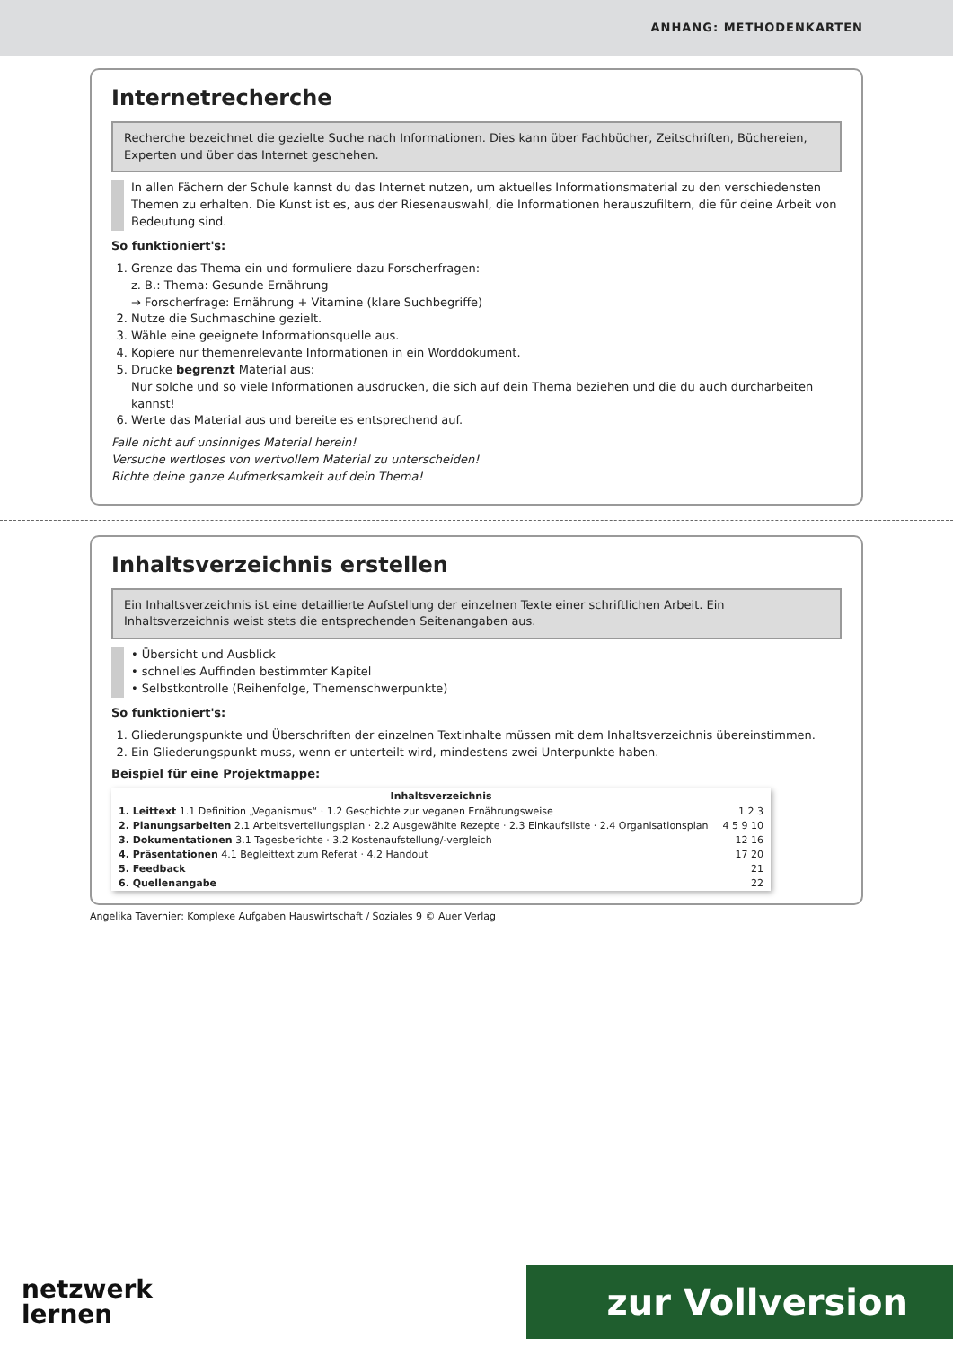ANHANG: METHODENKARTEN
Internetrecherche
Recherche bezeichnet die gezielte Suche nach Informationen. Dies kann über Fachbücher, Zeitschriften, Büchereien, Experten und über das Internet geschehen.
In allen Fächern der Schule kannst du das Internet nutzen, um aktuelles Informationsmaterial zu den verschiedensten Themen zu erhalten. Die Kunst ist es, aus der Riesenauswahl, die Informationen herauszufiltern, die für deine Arbeit von Bedeutung sind.
So funktioniert's:
1. Grenze das Thema ein und formuliere dazu Forscherfragen:
z. B.: Thema: Gesunde Ernährung
→ Forscherfrage: Ernährung + Vitamine (klare Suchbegriffe)
2. Nutze die Suchmaschine gezielt.
3. Wähle eine geeignete Informationsquelle aus.
4. Kopiere nur themenrelevante Informationen in ein Worddokument.
5. Drucke begrenzt Material aus:
Nur solche und so viele Informationen ausdrucken, die sich auf dein Thema beziehen und die du auch durcharbeiten kannst!
6. Werte das Material aus und bereite es entsprechend auf.
Falle nicht auf unsinniges Material herein!
Versuche wertloses von wertvollem Material zu unterscheiden!
Richte deine ganze Aufmerksamkeit auf dein Thema!
Inhaltsverzeichnis erstellen
Ein Inhaltsverzeichnis ist eine detaillierte Aufstellung der einzelnen Texte einer schriftlichen Arbeit. Ein Inhaltsverzeichnis weist stets die entsprechenden Seitenangaben aus.
• Übersicht und Ausblick
• schnelles Auffinden bestimmter Kapitel
• Selbstkontrolle (Reihenfolge, Themenschwerpunkte)
So funktioniert's:
1. Gliederungspunkte und Überschriften der einzelnen Textinhalte müssen mit dem Inhaltsverzeichnis übereinstimmen.
2. Ein Gliederungspunkt muss, wenn er unterteilt wird, mindestens zwei Unterpunkte haben.
Beispiel für eine Projektmappe:
| Inhaltsverzeichnis | |
| --- | --- |
| 1. Leittext 1.1 Definition „Veganismus“ · 1.2 Geschichte zur veganen Ernährungsweise | 1 2 3 |
| 2. Planungsarbeiten 2.1 Arbeitsverteilungsplan · 2.2 Ausgewählte Rezepte · 2.3 Einkaufsliste · 2.4 Organisationsplan | 4 5 9 10 |
| 3. Dokumentationen 3.1 Tagesberichte · 3.2 Kostenaufstellung/-vergleich | 12 16 |
| 4. Präsentationen 4.1 Begleittext zum Referat · 4.2 Handout | 17 20 |
| 5. Feedback | 21 |
| 6. Quellenangabe | 22 |
Angelika Tavernier: Komplexe Aufgaben Hauswirtschaft / Soziales 9 © Auer Verlag
netzwerk
lernen
zur Vollversion